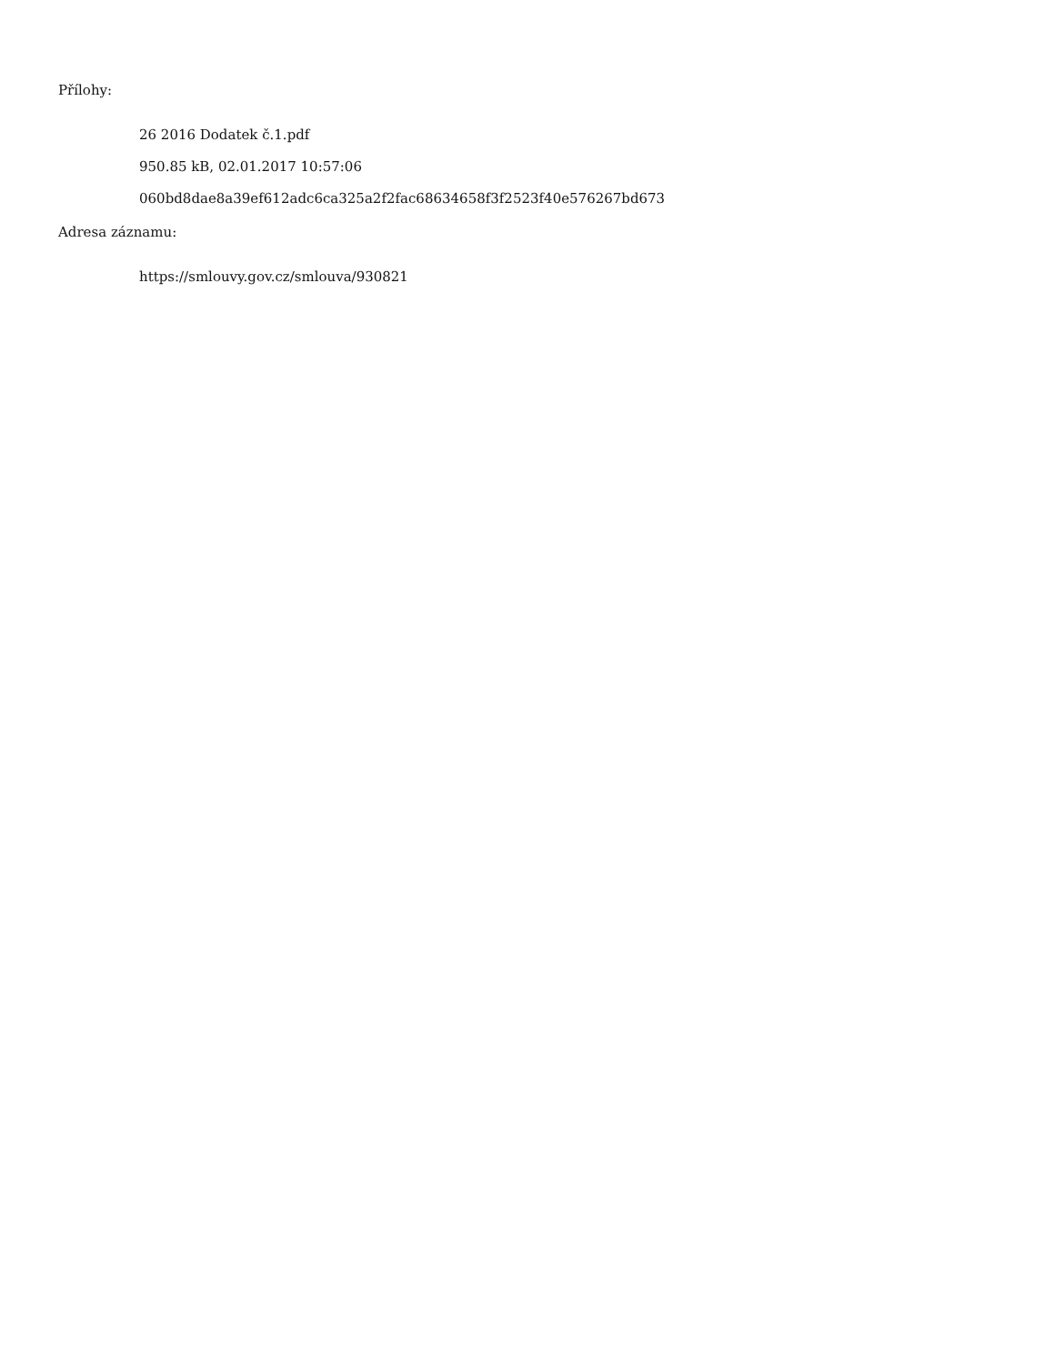Přílohy:
26 2016 Dodatek č.1.pdf
950.85 kB, 02.01.2017 10:57:06
060bd8dae8a39ef612adc6ca325a2f2fac68634658f3f2523f40e576267bd673
Adresa záznamu:
https://smlouvy.gov.cz/smlouva/930821